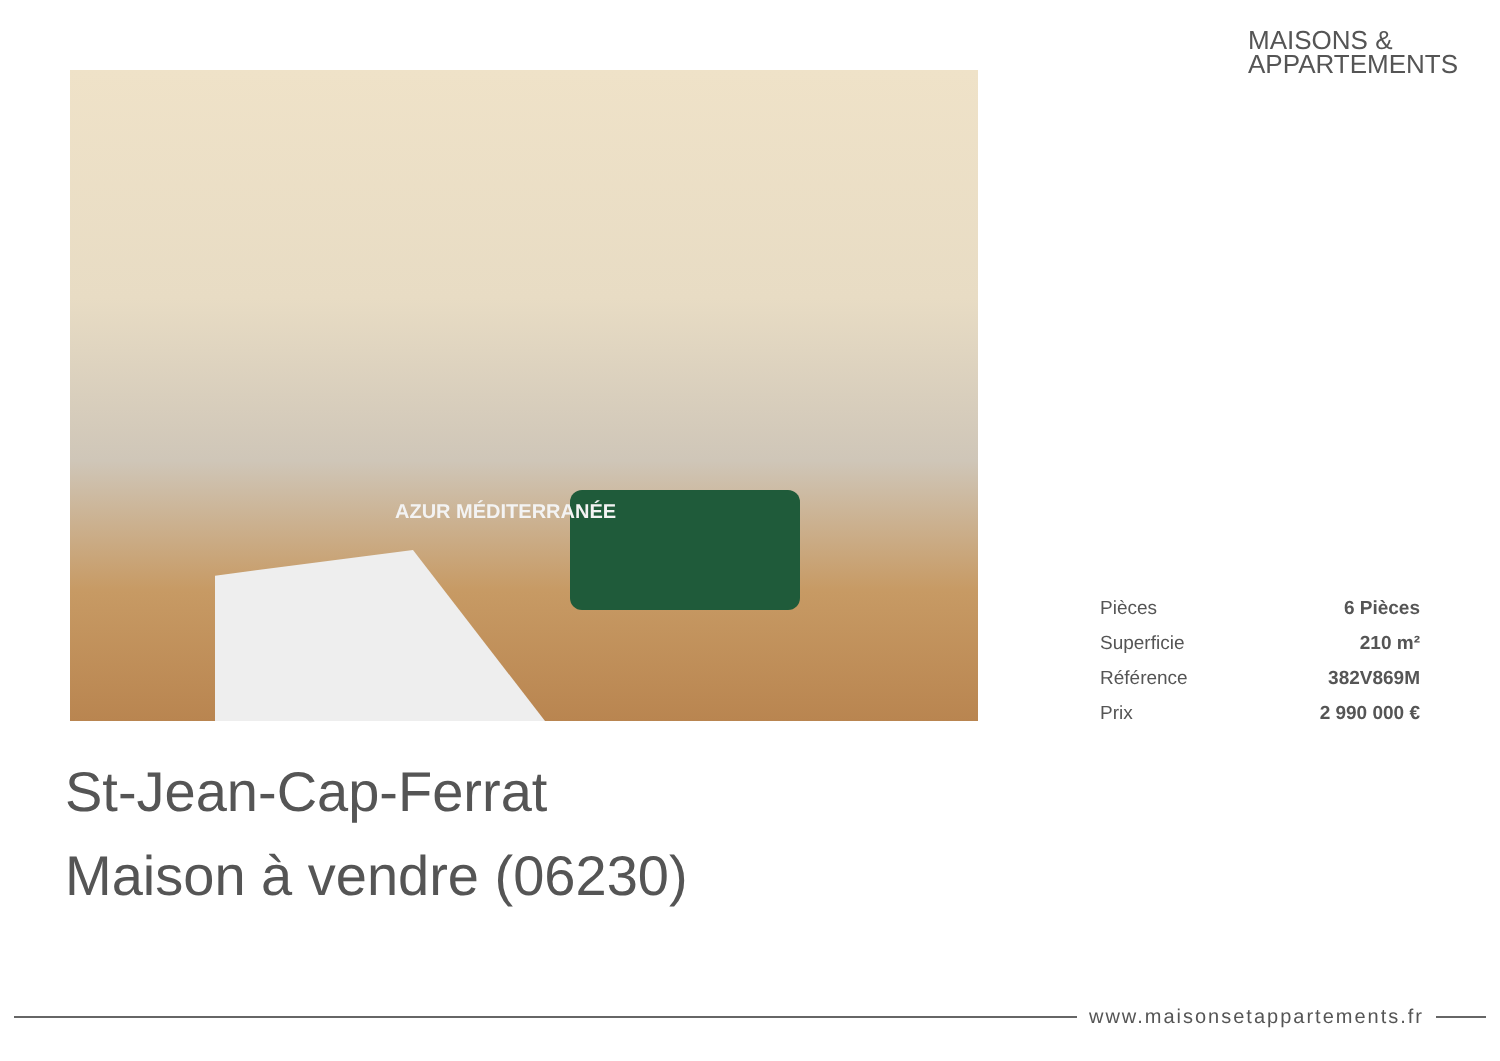MAISONS &
APPARTEMENTS
AZUR MÉDITERRANÉE
| Pièces | 6 Pièces |
| Superficie | 210 m² |
| Référence | 382V869M |
| Prix | 2 990 000 € |
St-Jean-Cap-Ferrat
Maison à vendre (06230)
www.maisonsetappartements.fr